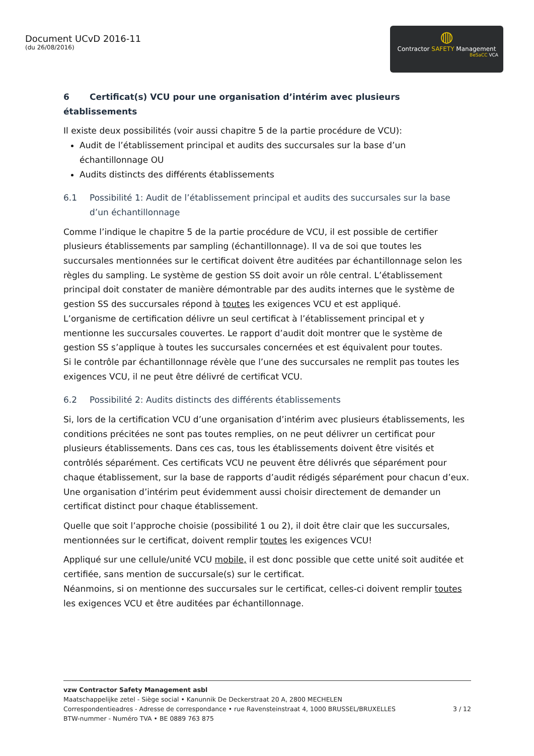Document UCvD 2016-11
(du 26/08/2016)
◍
Contractor SAFETY Management
BeSaCC VCA
6 Certificat(s) VCU pour une organisation d’intérim avec plusieurs établissements
Il existe deux possibilités (voir aussi chapitre 5 de la partie procédure de VCU):
Audit de l’établissement principal et audits des succursales sur la base d’un échantillonnage OU
Audits distincts des différents établissements
6.1 Possibilité 1: Audit de l’établissement principal et audits des succursales sur la base d’un échantillonnage
Comme l’indique le chapitre 5 de la partie procédure de VCU, il est possible de certifier plusieurs établissements par sampling (échantillonnage). Il va de soi que toutes les succursales mentionnées sur le certificat doivent être auditées par échantillonnage selon les règles du sampling. Le système de gestion SS doit avoir un rôle central. L’établissement principal doit constater de manière démontrable par des audits internes que le système de gestion SS des succursales répond à toutes les exigences VCU et est appliqué.
L’organisme de certification délivre un seul certificat à l’établissement principal et y mentionne les succursales couvertes. Le rapport d’audit doit montrer que le système de gestion SS s’applique à toutes les succursales concernées et est équivalent pour toutes.
Si le contrôle par échantillonnage révèle que l’une des succursales ne remplit pas toutes les exigences VCU, il ne peut être délivré de certificat VCU.
6.2 Possibilité 2: Audits distincts des différents établissements
Si, lors de la certification VCU d’une organisation d’intérim avec plusieurs établissements, les conditions précitées ne sont pas toutes remplies, on ne peut délivrer un certificat pour plusieurs établissements. Dans ces cas, tous les établissements doivent être visités et contrôlés séparément. Ces certificats VCU ne peuvent être délivrés que séparément pour chaque établissement, sur la base de rapports d’audit rédigés séparément pour chacun d’eux. Une organisation d’intérim peut évidemment aussi choisir directement de demander un certificat distinct pour chaque établissement.
Quelle que soit l’approche choisie (possibilité 1 ou 2), il doit être clair que les succursales, mentionnées sur le certificat, doivent remplir toutes les exigences VCU!
Appliqué sur une cellule/unité VCU mobile, il est donc possible que cette unité soit auditée et certifiée, sans mention de succursale(s) sur le certificat.
Néanmoins, si on mentionne des succursales sur le certificat, celles-ci doivent remplir toutes les exigences VCU et être auditées par échantillonnage.
vzw Contractor Safety Management asbl
Maatschappelijke zetel - Siège social • Kanunnik De Deckerstraat 20 A, 2800 MECHELEN
Correspondentieadres - Adresse de correspondance • rue Ravensteinstraat 4, 1000 BRUSSEL/BRUXELLES 3 / 12
BTW-nummer - Numéro TVA • BE 0889 763 875